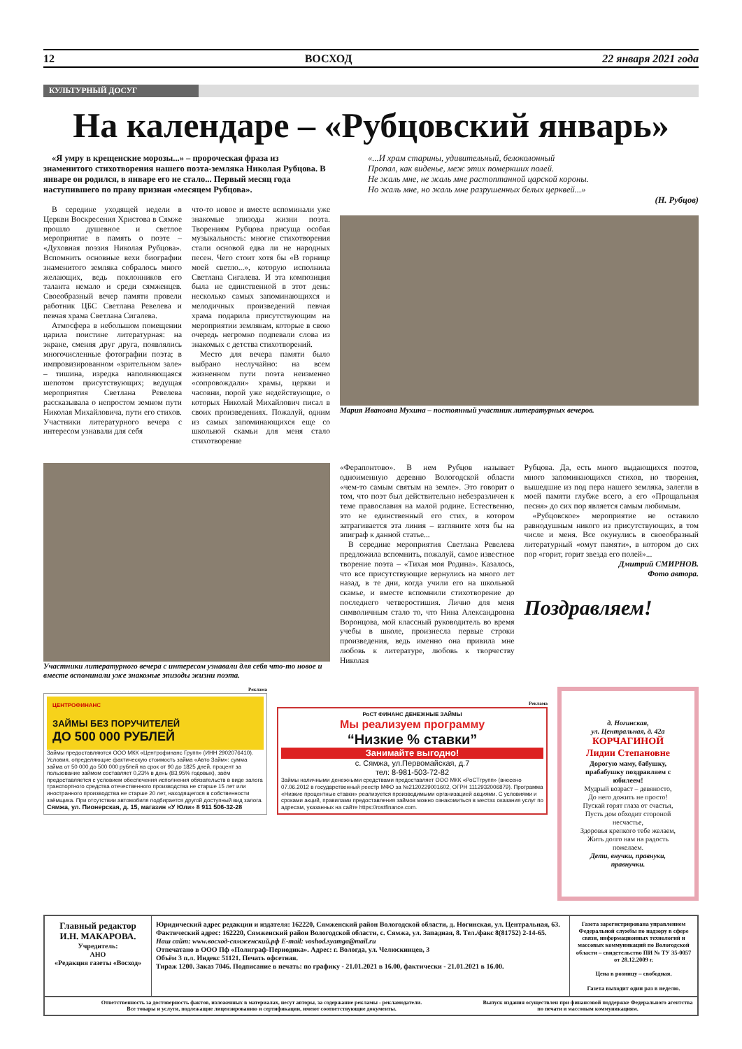12 ВОСХОД 22 января 2021 года
КУЛЬТУРНЫЙ ДОСУГ
На календаре – «Рубцовский январь»
«Я умру в крещенские морозы...» – пророческая фраза из знаменитого стихотворения нашего поэта-земляка Николая Рубцова. В январе он родился, в январе его не стало... Первый месяц года наступившего по праву признан «месяцем Рубцова».
В середине уходящей недели в Церкви Воскресения Христова в Сямже прошло душевное и светлое мероприятие в память о поэте – «Духовная поэзия Николая Рубцова». Вспомнить основные вехи биографии знаменитого земляка собралось много желающих, ведь поклонников его таланта немало и среди сямженцев. Своеобразный вечер памяти провели работник ЦБС Светлана Ревелева и певчая храма Светлана Сигалева.
Атмосфера в небольшом помещении царила поистине литературная: на экране, сменяя друг друга, появлялись многочисленные фотографии поэта; в импровизированном «зрительном зале» – тишина, изредка наполняющаяся шепотом присутствующих; ведущая мероприятия Светлана Ревелева рассказывала о непростом земном пути Николая Михайловича, пути его стихов. Участники литературного вечера с интересом узнавали для себя
что-то новое и вместе вспоминали уже знакомые эпизоды жизни поэта. Творениям Рубцова присуща особая музыкальность: многие стихотворения стали основой едва ли не народных песен. Чего стоит хотя бы «В горнице моей светло...», которую исполнила Светлана Сигалева. И эта композиция была не единственной в этот день: несколько самых запоминающихся и мелодичных произведений певчая храма подарила присутствующим на мероприятии землякам, которые в свою очередь негромко подпевали слова из знакомых с детства стихотворений.
Место для вечера памяти было выбрано неслучайно: на всем жизненном пути поэта неизменно «сопровождали» храмы, церкви и часовни, порой уже недействующие, о которых Николай Михайлович писал в своих произведениях. Пожалуй, одним из самых запоминающихся еще со школьной скамьи для меня стало стихотворение
«...И храм старины, удивительный, белоколонный
Пропал, как виденье, меж этих померкших полей.
Не жаль мне, не жаль мне растоптанной царской короны.
Но жаль мне, но жаль мне разрушенных белых церквей...»
(Н. Рубцов)
Мария Ивановна Мухина – постоянный участник литературных вечеров.
Участники литературного вечера с интересом узнавали для себя что-то новое и вместе вспоминали уже знакомые эпизоды жизни поэта.
«Ферапонтово». В нем Рубцов называет одноименную деревню Вологодской области «чем-то самым святым на земле». Это говорит о том, что поэт был действительно небезразличен к теме православия на малой родине. Естественно, это не единственный его стих, в котором затрагивается эта линия – взгляните хотя бы на эпиграф к данной статье...
В середине мероприятия Светлана Ревелева предложила вспомнить, пожалуй, самое известное творение поэта – «Тихая моя Родина». Казалось, что все присутствующие вернулись на много лет назад, в те дни, когда учили его на школьной скамье, и вместе вспомнили стихотворение до последнего четверостишия. Лично для меня символичным стало то, что Нина Александровна Воронцова, мой классный руководитель во время учебы в школе, произнесла первые строки произведения, ведь именно она привила мне любовь к литературе, любовь к творчеству Николая
Рубцова. Да, есть много выдающихся поэтов, много запоминающихся стихов, но творения, вышедшие из под пера нашего земляка, залегли в моей памяти глубже всего, а его «Прощальная песня» до сих пор является самым любимым.
«Рубцовское» мероприятие не оставило равнодушным никого из присутствующих, в том числе и меня. Все окунулись в своеобразный литературный «омут памяти», в котором до сих пор «горит, горит звезда его полей»...
Дмитрий СМИРНОВ.
Фото автора.
Поздравляем!
Реклама
ЦЕНТРОФИНАНС
ЗАЙМЫ БЕЗ ПОРУЧИТЕЛЕЙ
ДО 500 000 РУБЛЕЙ
Займы предоставляются ООО МКК «Центрофинанс Групп» (ИНН 2902076410). Условия, определяющие фактическую стоимость займа «Авто Займ»: сумма займа от 50 000 до 500 000 рублей на срок от 90 до 1825 дней, процент за пользование займом составляет 0,23% в день (83,95% годовых), заём предоставляется с условием обеспечения исполнения обязательств в виде залога транспортного средства отечественного производства не старше 15 лет или иностранного производства не старше 20 лет, находящегося в собственности заёмщика. При отсутствии автомобиля подбирается другой доступный вид залога.
Сямжа, ул. Пионерская, д. 15, магазин «У Юли» 8 911 506-32-28
Реклама
РоСТ ФИНАНС ДЕНЕЖНЫЕ ЗАЙМЫ
Мы реализуем программу
“Низкие % ставки”
Занимайте выгодно!
с. Сямжа, ул.Первомайская, д.7
тел: 8-981-503-72-82
Займы наличными денежными средствами предоставляет ООО МКК «РоСТгрупп» (внесено 07.06.2012 в государственный реестр МФО за №2120229001602, ОГРН 1112932006879). Программа «Низкие процентные ставки» реализуется производимыми организацией акциями. С условиями и сроками акций, правилами предоставления займов можно ознакомиться в местах оказания услуг по адресам, указанных на сайте https://rostfinance.com.
д. Ногинская,
ул. Центральная, д. 42а
КОРЧАГИНОЙ
Лидии Степановне
Дорогую маму, бабушку, прабабушку поздравляем с юбилеем!
Мудрый возраст – девяносто,
До него дожить не просто!
Пускай горят глаза от счастья,
Пусть дом обходит стороной несчастье,
Здоровья крепкого тебе желаем,
Жить долго нам на радость пожелаем.
Дети, внучки, правнуки, правнучки.
Главный редактор
И.Н. МАКАРОВА.
Учредитель:
АНО
«Редакция газеты «Восход»
Юридический адрес редакции и издателя: 162220, Сямженский район Вологодской области, д. Ногинская, ул. Центральная, 63. Фактический адрес: 162220, Сямженский район Вологодской области, с. Сямжа, ул. Западная, 8. Тел./факс 8(81752) 2-14-65.
Наш сайт: www.восход-сямженский.рф E-mail: voshod.syamga@mail.ru
Отпечатано в ООО Пф «Полиграф-Периодика». Адрес: г. Вологда, ул. Челюскинцев, 3
Объём 3 п.л. Индекс 51121. Печать офсетная.
Тираж 1200. Заказ 7046. Подписание в печать: по графику - 21.01.2021 в 16.00, фактически - 21.01.2021 в 16.00.
Газета зарегистрирована управлением Федеральной службы по надзору в сфере связи, информационных технологий и массовых коммуникаций по Вологодской области – свидетельство ПИ № ТУ 35-0057 от 28.12.2009 г.
Цена в розницу – свободная.
Газета выходит один раз в неделю.
Ответственность за достоверность фактов, изложенных в материалах, несут авторы, за содержание рекламы - рекламодатели.
Все товары и услуги, подлежащие лицензированию и сертификации, имеют соответствующие документы.
Выпуск издания осуществлен при финансовой поддержке Федерального агентства по печати и массовым коммуникациям.